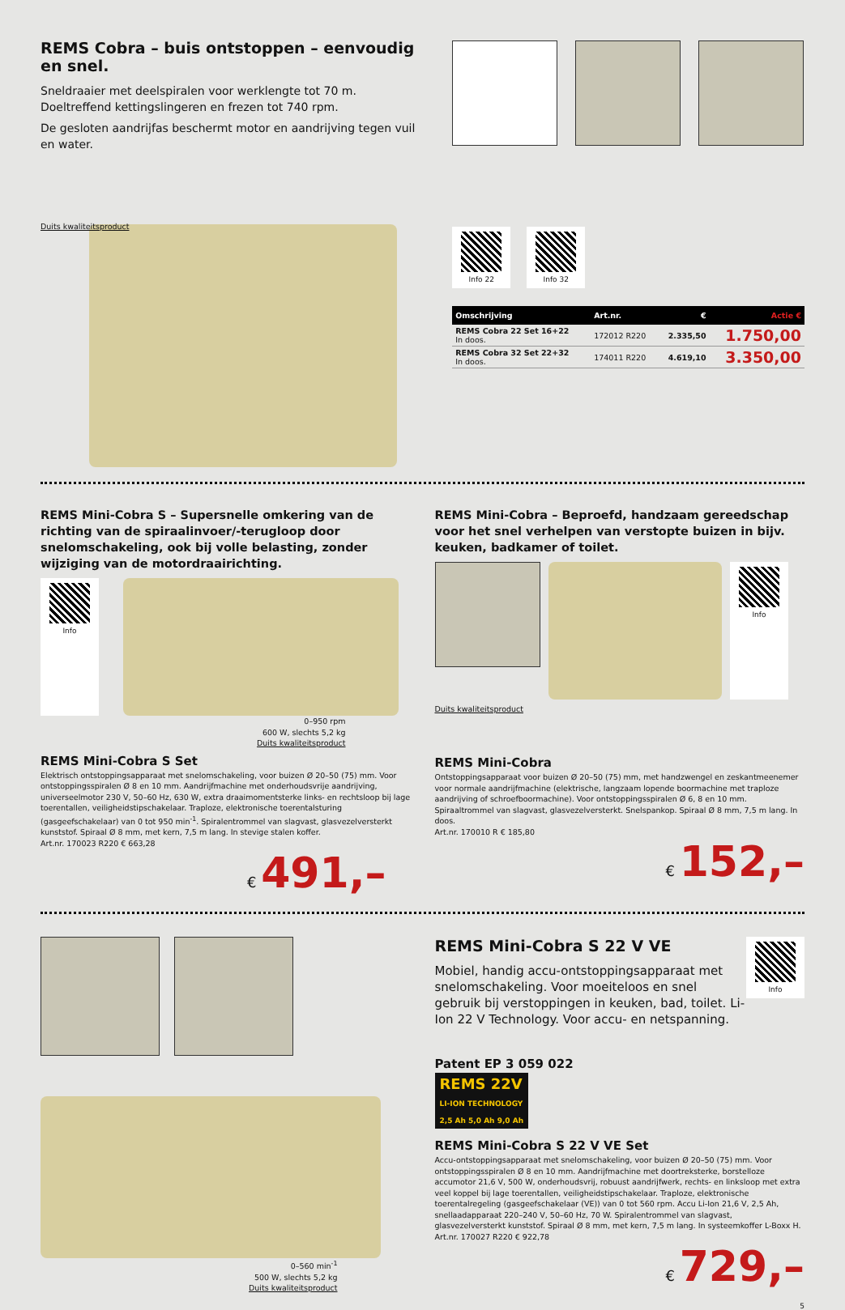REMS Cobra – buis ontstoppen – eenvoudig en snel.
Sneldraaier met deelspiralen voor werklengte tot 70 m.
Doeltreffend kettingslingeren en frezen tot 740 rpm.
De gesloten aandrijfas beschermt motor en aandrijving tegen vuil en water.
Duits kwaliteitsproduct
Info 22 Info 32
| Omschrijving | Art.nr. | € | Actie € |
| --- | --- | --- | --- |
| REMS Cobra 22 Set 16+22 In doos. | 172012 R220 | 2.335,50 | 1.750,00 |
| REMS Cobra 32 Set 22+32 In doos. | 174011 R220 | 4.619,10 | 3.350,00 |
REMS Mini-Cobra S – Supersnelle omkering van de richting van de spiraalinvoer/-terugloop door snelomschakeling, ook bij volle belasting, zonder wijziging van de motordraairichting.
Info
0–950 rpm
600 W, slechts 5,2 kg
Duits kwaliteitsproduct
REMS Mini-Cobra S Set
Elektrisch ontstoppingsapparaat met snelomschakeling, voor buizen Ø 20–50 (75) mm. Voor ontstoppingsspiralen Ø 8 en 10 mm. Aandrijfmachine met onderhoudsvrije aandrijving, universeelmotor 230 V, 50–60 Hz, 630 W, extra draaimomentsterke links- en rechtsloop bij lage toerentallen, veiligheidstipschakelaar. Traploze, elektronische toerentalsturing (gasgeefschakelaar) van 0 tot 950 min<sup>-1</sup>. Spiralentrommel van slagvast, glasvezelversterkt kunststof. Spiraal Ø 8 mm, met kern, 7,5 m lang. In stevige stalen koffer.
Art.nr. 170023 R220 € 663,28
€ 491,–
REMS Mini-Cobra – Beproefd, handzaam gereedschap voor het snel verhelpen van verstopte buizen in bijv. keuken, badkamer of toilet.
Info
Duits kwaliteitsproduct
REMS Mini-Cobra
Ontstoppingsapparaat voor buizen Ø 20–50 (75) mm, met handzwengel en zeskantmeenemer voor normale aandrijfmachine (elektrische, langzaam lopende boormachine met traploze aandrijving of schroefboormachine). Voor ontstoppingsspiralen Ø 6, 8 en 10 mm. Spiraaltrommel van slagvast, glasvezelversterkt. Snelspankop. Spiraal Ø 8 mm, 7,5 m lang. In doos.
Art.nr. 170010 R € 185,80
€ 152,–
0–560 min<sup>-1</sup>
500 W, slechts 5,2 kg
Duits kwaliteitsproduct
REMS Mini-Cobra S 22 V VE
Mobiel, handig accu-ontstoppingsapparaat met snelomschakeling. Voor moeiteloos en snel gebruik bij verstoppingen in keuken, bad, toilet. Li-Ion 22 V Technology. Voor accu- en netspanning.
Info
Patent EP 3 059 022
REMS 22V
LI-ION TECHNOLOGY
2,5 Ah 5,0 Ah 9,0 Ah
REMS Mini-Cobra S 22 V VE Set
Accu-ontstoppingsapparaat met snelomschakeling, voor buizen Ø 20–50 (75) mm. Voor ontstoppingsspiralen Ø 8 en 10 mm. Aandrijfmachine met doortreksterke, borstelloze accumotor 21,6 V, 500 W, onderhoudsvrij, robuust aandrijfwerk, rechts- en linksloop met extra veel koppel bij lage toerentallen, veiligheidstipschakelaar. Traploze, elektronische toerentalregeling (gasgeefschakelaar (VE)) van 0 tot 560 rpm. Accu Li-Ion 21,6 V, 2,5 Ah, snellaadapparaat 220–240 V, 50–60 Hz, 70 W. Spiralentrommel van slagvast, glasvezelversterkt kunststof. Spiraal Ø 8 mm, met kern, 7,5 m lang. In systeemkoffer L-Boxx H.
Art.nr. 170027 R220 € 922,78
€ 729,–
5